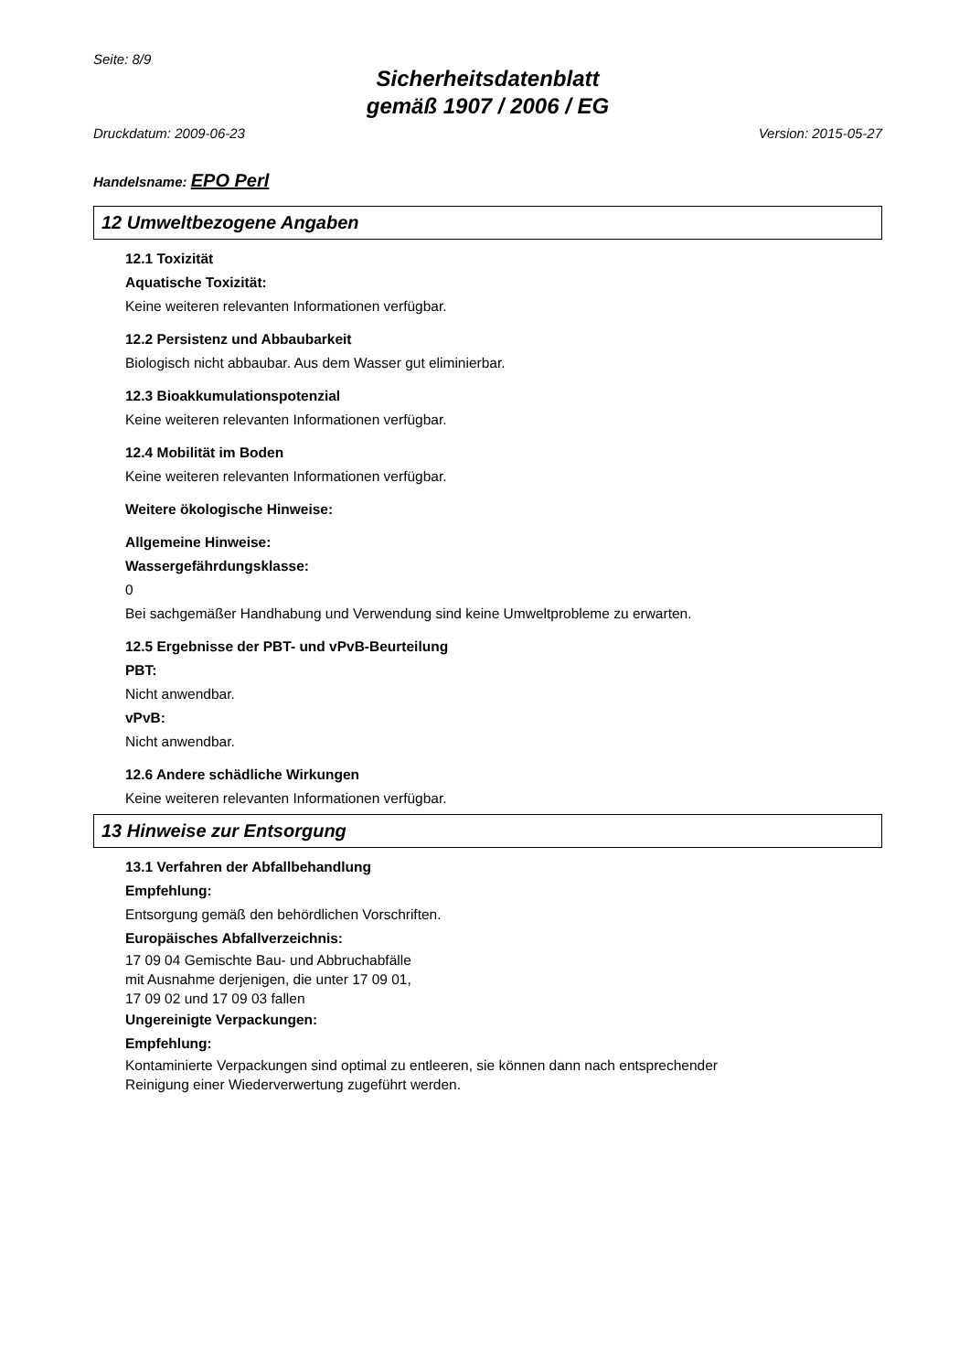Seite: 8/9
Sicherheitsdatenblatt
gemäß 1907 / 2006 / EG
Druckdatum: 2009-06-23 Version: 2015-05-27
Handelsname: EPO Perl
12 Umweltbezogene Angaben
12.1 Toxizität
Aquatische Toxizität:
Keine weiteren relevanten Informationen verfügbar.
12.2 Persistenz und Abbaubarkeit
Biologisch nicht abbaubar. Aus dem Wasser gut eliminierbar.
12.3 Bioakkumulationspotenzial
Keine weiteren relevanten Informationen verfügbar.
12.4 Mobilität im Boden
Keine weiteren relevanten Informationen verfügbar.
Weitere ökologische Hinweise:
Allgemeine Hinweise:
Wassergefährdungsklasse:
0
Bei sachgemäßer Handhabung und Verwendung sind keine Umweltprobleme zu erwarten.
12.5 Ergebnisse der PBT- und vPvB-Beurteilung
PBT:
Nicht anwendbar.
vPvB:
Nicht anwendbar.
12.6 Andere schädliche Wirkungen
Keine weiteren relevanten Informationen verfügbar.
13 Hinweise zur Entsorgung
13.1 Verfahren der Abfallbehandlung
Empfehlung:
Entsorgung gemäß den behördlichen Vorschriften.
Europäisches Abfallverzeichnis:
17 09 04 Gemischte Bau- und Abbruchabfälle
mit Ausnahme derjenigen, die unter 17 09 01,
17 09 02 und 17 09 03 fallen
Ungereinigte Verpackungen:
Empfehlung:
Kontaminierte Verpackungen sind optimal zu entleeren, sie können dann nach entsprechender
Reinigung einer Wiederverwertung zugeführt werden.